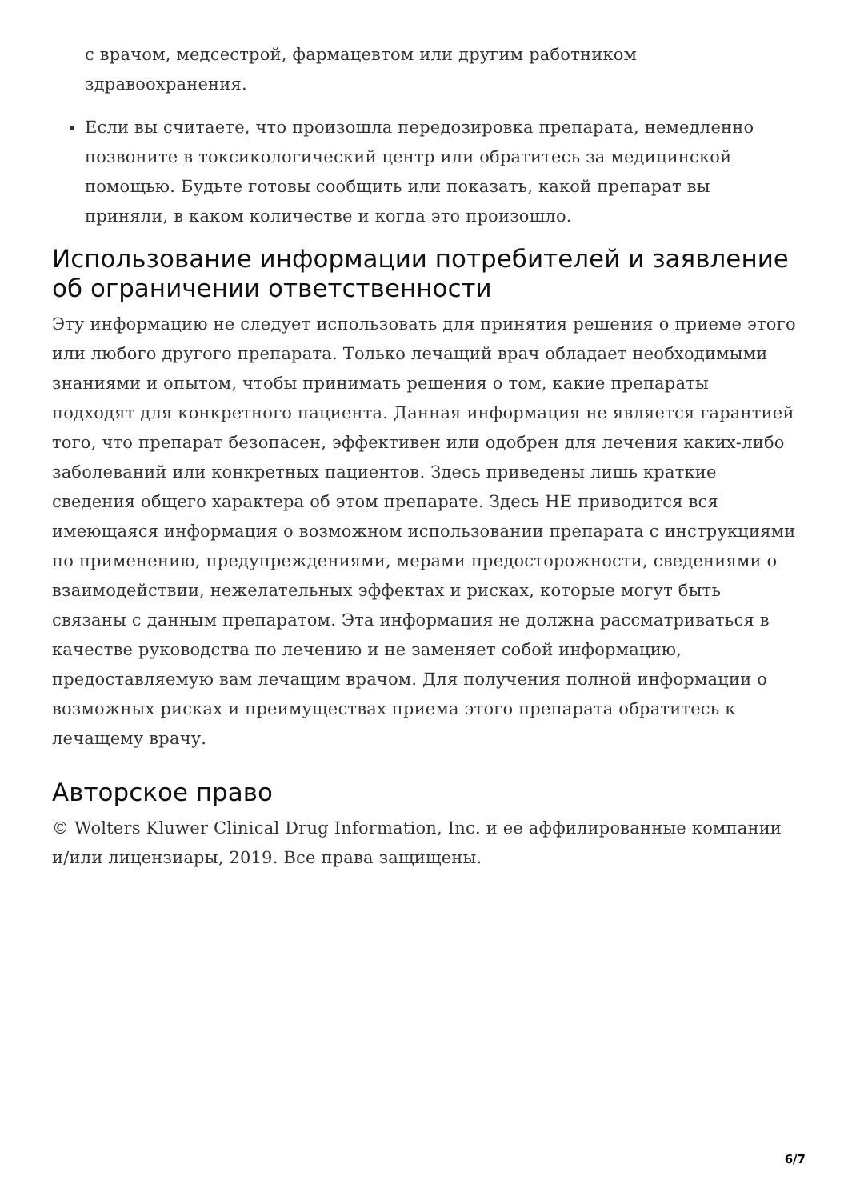с врачом, медсестрой, фармацевтом или другим работником здравоохранения.
Если вы считаете, что произошла передозировка препарата, немедленно позвоните в токсикологический центр или обратитесь за медицинской помощью. Будьте готовы сообщить или показать, какой препарат вы приняли, в каком количестве и когда это произошло.
Использование информации потребителей и заявление об ограничении ответственности
Эту информацию не следует использовать для принятия решения о приеме этого или любого другого препарата. Только лечащий врач обладает необходимыми знаниями и опытом, чтобы принимать решения о том, какие препараты подходят для конкретного пациента. Данная информация не является гарантией того, что препарат безопасен, эффективен или одобрен для лечения каких-либо заболеваний или конкретных пациентов. Здесь приведены лишь краткие сведения общего характера об этом препарате. Здесь НЕ приводится вся имеющаяся информация о возможном использовании препарата с инструкциями по применению, предупреждениями, мерами предосторожности, сведениями о взаимодействии, нежелательных эффектах и рисках, которые могут быть связаны с данным препаратом. Эта информация не должна рассматриваться в качестве руководства по лечению и не заменяет собой информацию, предоставляемую вам лечащим врачом. Для получения полной информации о возможных рисках и преимуществах приема этого препарата обратитесь к лечащему врачу.
Авторское право
© Wolters Kluwer Clinical Drug Information, Inc. и ее аффилированные компании и/или лицензиары, 2019. Все права защищены.
6/7